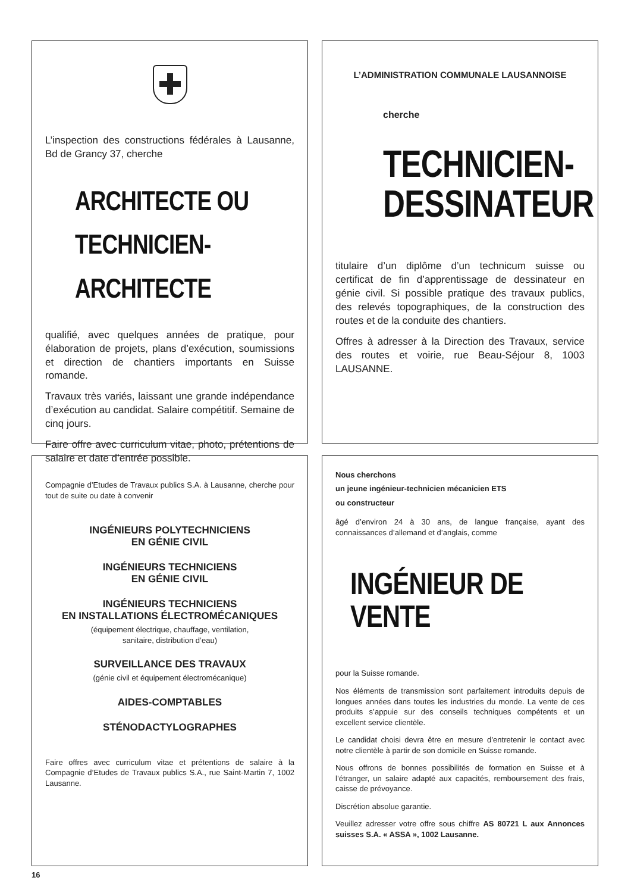L’inspection des constructions fédérales à Lausanne, Bd de Grancy 37, cherche
ARCHITECTE OU
TECHNICIEN-ARCHITECTE
qualifié, avec quelques années de pratique, pour élaboration de projets, plans d’exécution, soumissions et direction de chantiers importants en Suisse romande.
Travaux très variés, laissant une grande indépendance d’exécution au candidat. Salaire compétitif. Semaine de cinq jours.
Faire offre avec curriculum vitae, photo, prétentions de salaire et date d’entrée possible.
L’ADMINISTRATION COMMUNALE LAUSANNOISE
cherche
TECHNICIEN-
DESSINATEUR
titulaire d’un diplôme d’un technicum suisse ou certificat de fin d’apprentissage de dessinateur en génie civil. Si possible pratique des travaux publics, des relevés topographiques, de la construction des routes et de la conduite des chantiers.
Offres à adresser à la Direction des Travaux, service des routes et voirie, rue Beau-Séjour 8, 1003 LAUSANNE.
Compagnie d’Etudes de Travaux publics S.A. à Lausanne, cherche pour tout de suite ou date à convenir
INGÉNIEURS POLYTECHNICIENS
EN GÉNIE CIVIL
INGÉNIEURS TECHNICIENS
EN GÉNIE CIVIL
INGÉNIEURS TECHNICIENS
EN INSTALLATIONS ÉLECTROMÉCANIQUES
(équipement électrique, chauffage, ventilation,
sanitaire, distribution d’eau)
SURVEILLANCE DES TRAVAUX
(génie civil et équipement électromécanique)
AIDES-COMPTABLES
STÉNODACTYLOGRAPHES
Faire offres avec curriculum vitae et prétentions de salaire à la Compagnie d’Etudes de Travaux publics S.A., rue Saint-Martin 7, 1002 Lausanne.
Nous cherchons
un jeune ingénieur-technicien mécanicien ETS
ou constructeur
âgé d’environ 24 à 30 ans, de langue française, ayant des connaissances d’allemand et d’anglais, comme
INGÉNIEUR DE VENTE
pour la Suisse romande.
Nos éléments de transmission sont parfaitement introduits depuis de longues années dans toutes les industries du monde. La vente de ces produits s’appuie sur des conseils techniques compétents et un excellent service clientèle.
Le candidat choisi devra être en mesure d’entretenir le contact avec notre clientèle à partir de son domicile en Suisse romande.
Nous offrons de bonnes possibilités de formation en Suisse et à l’étranger, un salaire adapté aux capacités, remboursement des frais, caisse de prévoyance.
Discrétion absolue garantie.
Veuillez adresser votre offre sous chiffre AS 80721 L aux Annonces suisses S.A. « ASSA », 1002 Lausanne.
16